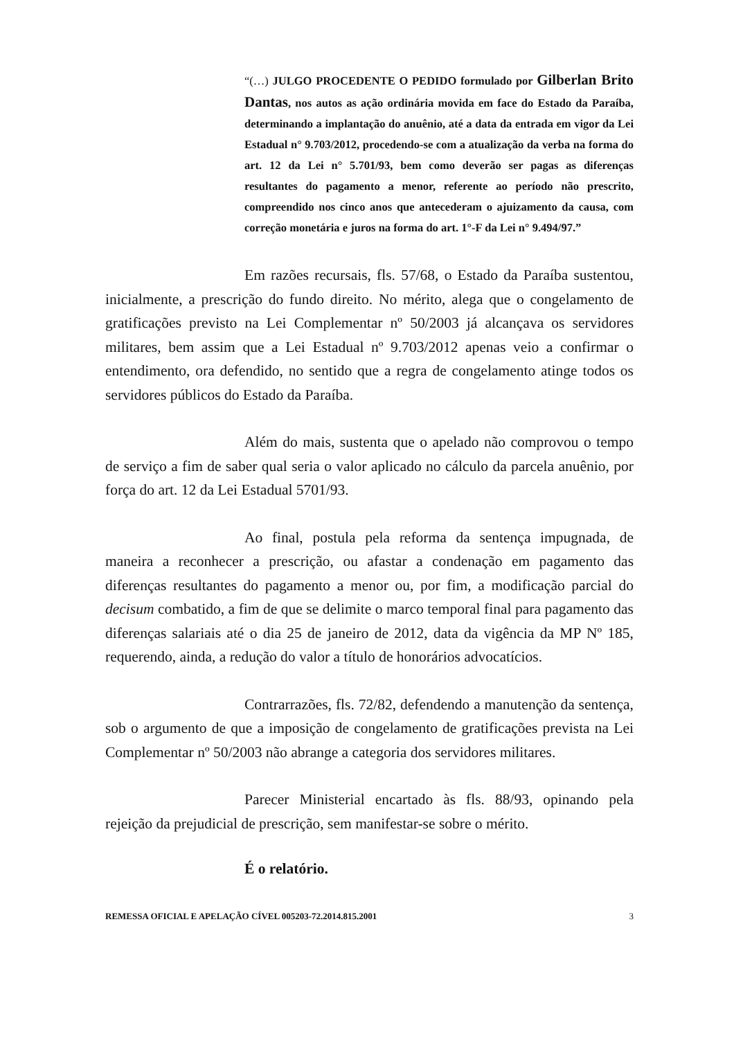“(…) JULGO PROCEDENTE O PEDIDO formulado por Gilberlan Brito Dantas, nos autos as ação ordinária movida em face do Estado da Paraíba, determinando a implantação do anuênio, até a data da entrada em vigor da Lei Estadual n° 9.703/2012, procedendo-se com a atualização da verba na forma do art. 12 da Lei n° 5.701/93, bem como deverão ser pagas as diferenças resultantes do pagamento a menor, referente ao período não prescrito, compreendido nos cinco anos que antecederam o ajuizamento da causa, com correção monetária e juros na forma do art. 1°-F da Lei n° 9.494/97.”
Em razões recursais, fls. 57/68, o Estado da Paraíba sustentou, inicialmente, a prescrição do fundo direito. No mérito, alega que o congelamento de gratificações previsto na Lei Complementar nº 50/2003 já alcançava os servidores militares, bem assim que a Lei Estadual nº 9.703/2012 apenas veio a confirmar o entendimento, ora defendido, no sentido que a regra de congelamento atinge todos os servidores públicos do Estado da Paraíba.
Além do mais, sustenta que o apelado não comprovou o tempo de serviço a fim de saber qual seria o valor aplicado no cálculo da parcela anuênio, por força do art. 12 da Lei Estadual 5701/93.
Ao final, postula pela reforma da sentença impugnada, de maneira a reconhecer a prescrição, ou afastar a condenação em pagamento das diferenças resultantes do pagamento a menor ou, por fim, a modificação parcial do decisum combatido, a fim de que se delimite o marco temporal final para pagamento das diferenças salariais até o dia 25 de janeiro de 2012, data da vigência da MP Nº 185, requerendo, ainda, a redução do valor a título de honorários advocatícios.
Contrarrazões, fls. 72/82, defendendo a manutenção da sentença, sob o argumento de que a imposição de congelamento de gratificações prevista na Lei Complementar nº 50/2003 não abrange a categoria dos servidores militares.
Parecer Ministerial encartado às fls. 88/93, opinando pela rejeição da prejudicial de prescrição, sem manifestar-se sobre o mérito.
É o relatório.
REMESSA OFICIAL E APELAÇÃO CÍVEL 005203-72.2014.815.2001 3